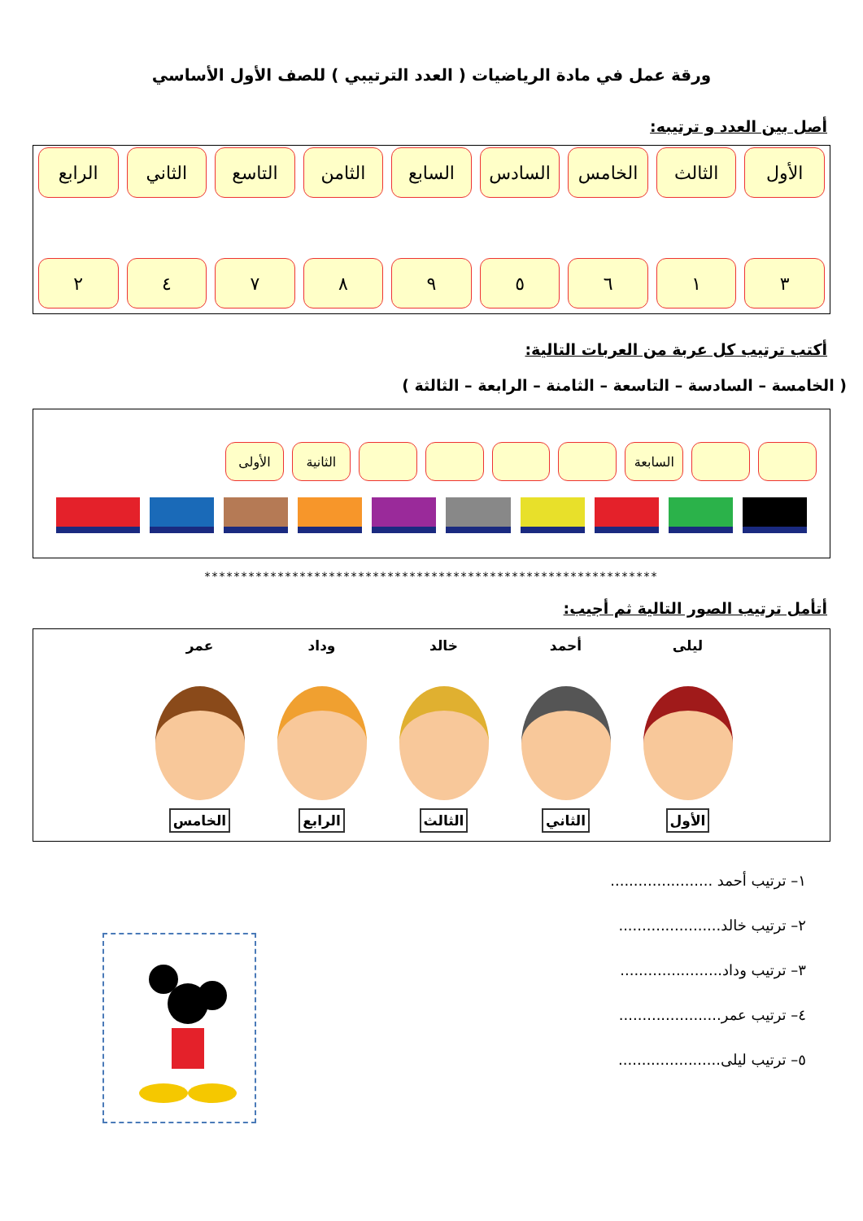ورقة عمل في مادة الرياضيات ( العدد الترتيبي ) للصف الأول الأساسي
أصل بين العدد و ترتيبه:
الأول الثالث الخامس السادس السابع الثامن التاسع الثاني الرابع
٣ ١ ٦ ٥ ٩ ٨ ٧ ٤ ٢
أكتب ترتيب كل عربة من العربات التالية:
( الخامسة – السادسة – التاسعة – الثامنة – الرابعة – الثالثة )
السابعة الثانية الأولى
**************************************************************
أتأمل ترتيب الصور التالية ثم أجيب:
ليلى
الأول
أحمد
الثاني
خالد
الثالث
وداد
الرابع
عمر
الخامس
١– ترتيب أحمد ......................
٢– ترتيب خالد......................
٣– ترتيب وداد......................
٤– ترتيب عمر......................
٥– ترتيب ليلى......................